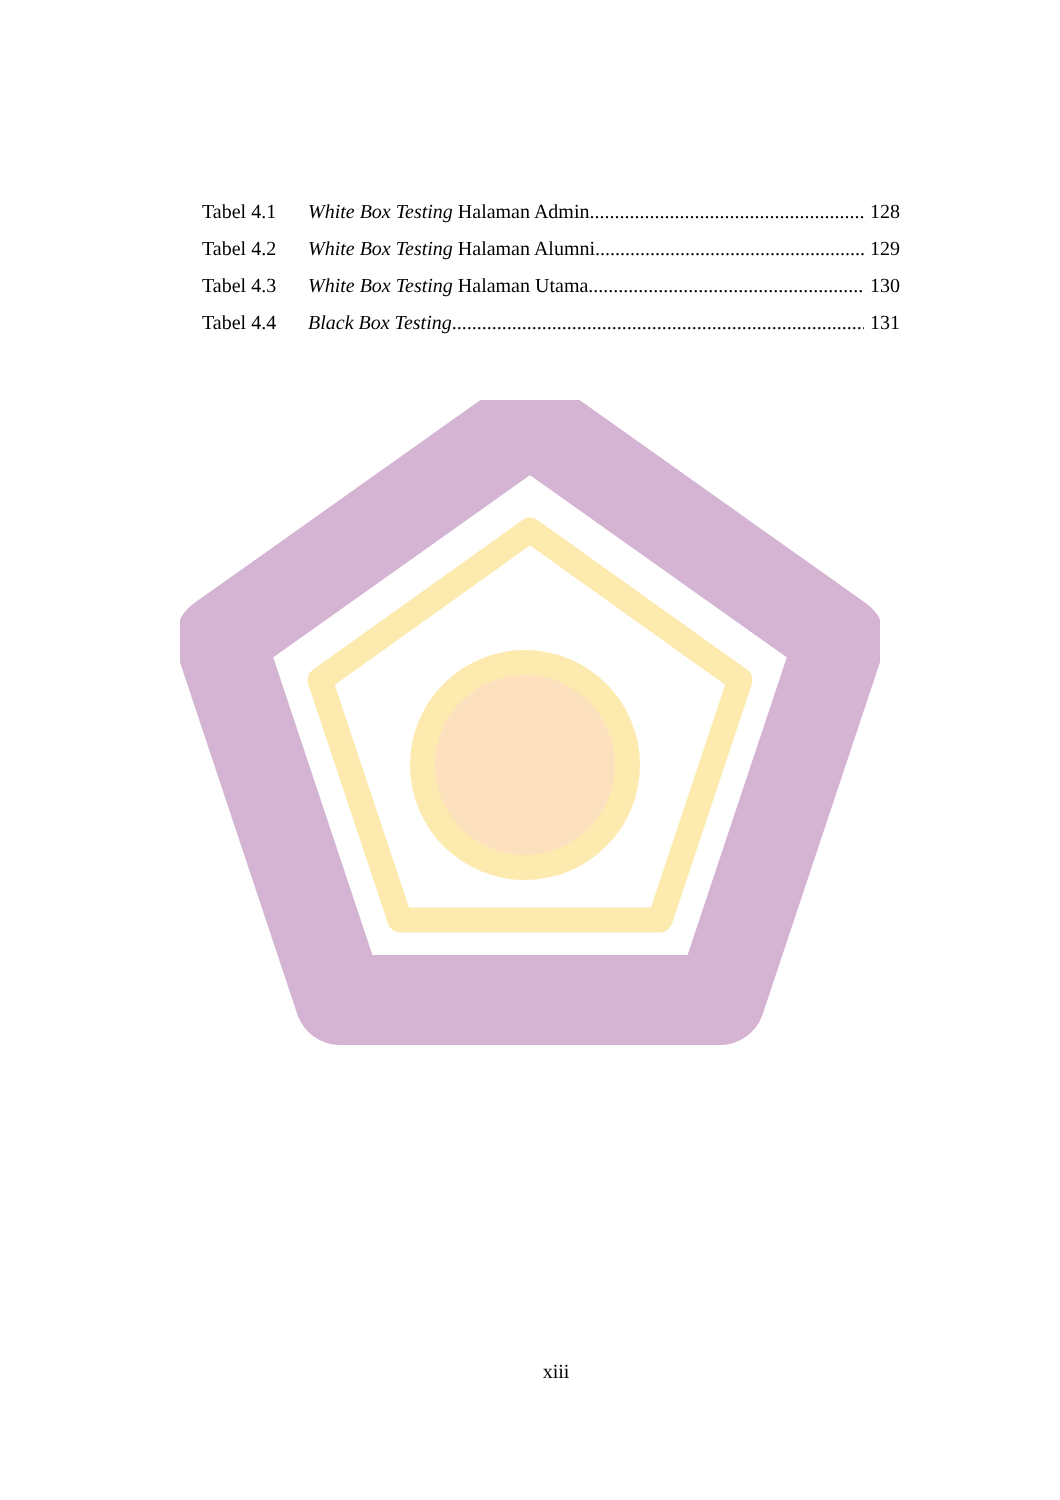Tabel 4.1 White Box Testing Halaman Admin 128
Tabel 4.2 White Box Testing Halaman Alumni 129
Tabel 4.3 White Box Testing Halaman Utama 130
Tabel 4.4 Black Box Testing 131
xiii